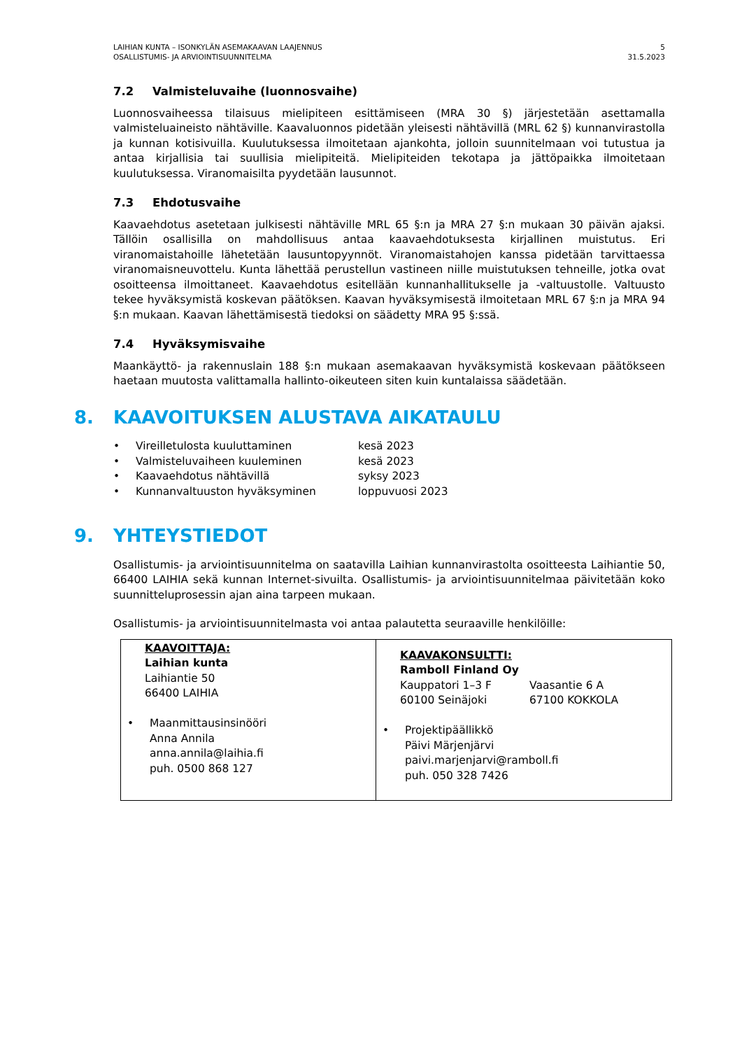LAIHIAN KUNTA – ISONKYLÄN ASEMAKAAVAN LAAJENNUS
OSALLISTUMIS- JA ARVIOINTISUUNNITELMA
5
31.5.2023
7.2 Valmisteluvaihe (luonnosvaihe)
Luonnosvaiheessa tilaisuus mielipiteen esittämiseen (MRA 30 §) järjestetään asettamalla valmisteluaineisto nähtäville. Kaavaluonnos pidetään yleisesti nähtävillä (MRL 62 §) kunnanvirastolla ja kunnan kotisivuilla. Kuulutuksessa ilmoitetaan ajankohta, jolloin suunnitelmaan voi tutustua ja antaa kirjallisia tai suullisia mielipiteitä. Mielipiteiden tekotapa ja jättöpaikka ilmoitetaan kuulutuksessa. Viranomaisilta pyydetään lausunnot.
7.3 Ehdotusvaihe
Kaavaehdotus asetetaan julkisesti nähtäville MRL 65 §:n ja MRA 27 §:n mukaan 30 päivän ajaksi. Tällöin osallisilla on mahdollisuus antaa kaavaehdotuksesta kirjallinen muistutus. Eri viranomaistahoille lähetetään lausuntopyynnöt. Viranomaistahojen kanssa pidetään tarvittaessa viranomaisneuvottelu. Kunta lähettää perustellun vastineen niille muistutuksen tehneille, jotka ovat osoitteensa ilmoittaneet. Kaavaehdotus esitellään kunnanhallitukselle ja -valtuustolle. Valtuusto tekee hyväksymistä koskevan päätöksen. Kaavan hyväksymisestä ilmoitetaan MRL 67 §:n ja MRA 94 §:n mukaan. Kaavan lähettämisestä tiedoksi on säädetty MRA 95 §:ssä.
7.4 Hyväksymisvaihe
Maankäyttö- ja rakennuslain 188 §:n mukaan asemakaavan hyväksymistä koskevaan päätökseen haetaan muutosta valittamalla hallinto-oikeuteen siten kuin kuntalaissa säädetään.
8. KAAVOITUKSEN ALUSTAVA AIKATAULU
| • | Vireilletulosta kuuluttaminen | kesä 2023 |
| • | Valmisteluvaiheen kuuleminen | kesä 2023 |
| • | Kaavaehdotus nähtävillä | syksy 2023 |
| • | Kunnanvaltuuston hyväksyminen | loppuvuosi 2023 |
9. YHTEYSTIEDOT
Osallistumis- ja arviointisuunnitelma on saatavilla Laihian kunnanvirastolta osoitteesta Laihiantie 50, 66400 LAIHIA sekä kunnan Internet-sivuilta. Osallistumis- ja arviointisuunnitelmaa päivitetään koko suunnitteluprosessin ajan aina tarpeen mukaan.
Osallistumis- ja arviointisuunnitelmasta voi antaa palautetta seuraaville henkilöille:
| KAAVOITTAJA: Laihian kunta Laihiantie 50 66400 LAIHIA • Maanmittausinsinööri Anna Annila anna.annila@laihia.fi puh. 0500 868 127 | KAAVAKONSULTTI: Ramboll Finland Oy Kauppatori 1–3 F 60100 Seinäjoki Vaasantie 6 A 67100 KOKKOLA • Projektipäällikkö Päivi Märjenjärvi paivi.marjenjarvi@ramboll.fi puh. 050 328 7426 |